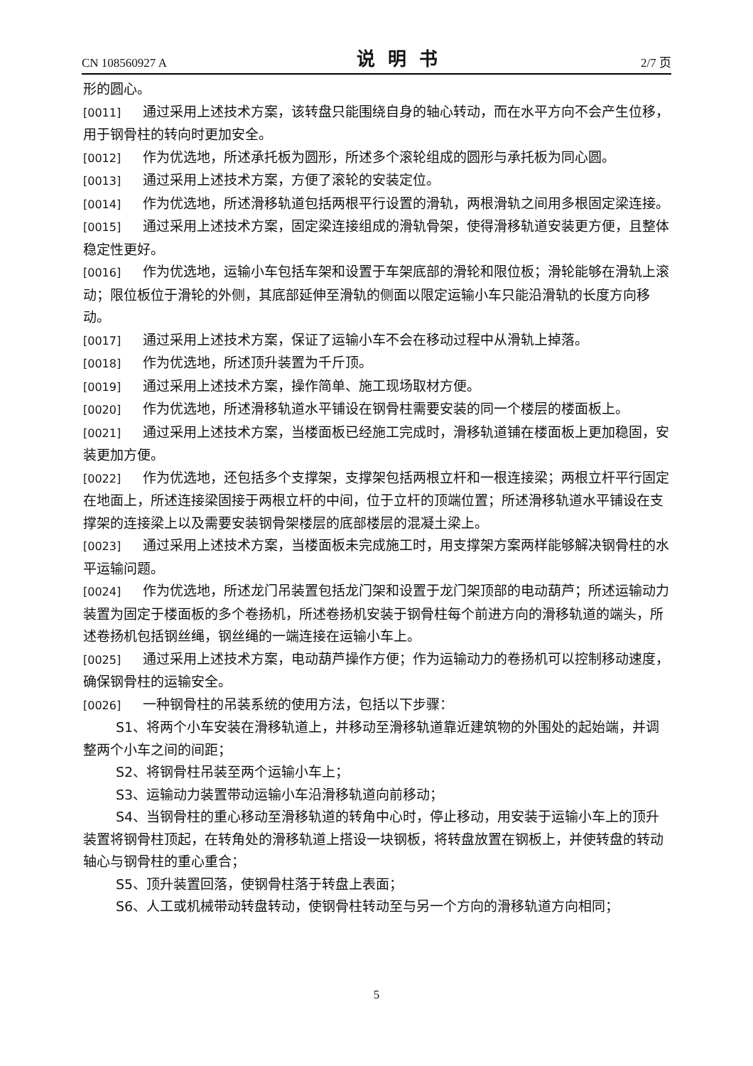CN 108560927 A 说明书 2/7 页
形的圆心。
[0011] 通过采用上述技术方案，该转盘只能围绕自身的轴心转动，而在水平方向不会产生位移，用于钢骨柱的转向时更加安全。
[0012] 作为优选地，所述承托板为圆形，所述多个滚轮组成的圆形与承托板为同心圆。
[0013] 通过采用上述技术方案，方便了滚轮的安装定位。
[0014] 作为优选地，所述滑移轨道包括两根平行设置的滑轨，两根滑轨之间用多根固定梁连接。
[0015] 通过采用上述技术方案，固定梁连接组成的滑轨骨架，使得滑移轨道安装更方便，且整体稳定性更好。
[0016] 作为优选地，运输小车包括车架和设置于车架底部的滑轮和限位板；滑轮能够在滑轨上滚动；限位板位于滑轮的外侧，其底部延伸至滑轨的侧面以限定运输小车只能沿滑轨的长度方向移动。
[0017] 通过采用上述技术方案，保证了运输小车不会在移动过程中从滑轨上掉落。
[0018] 作为优选地，所述顶升装置为千斤顶。
[0019] 通过采用上述技术方案，操作简单、施工现场取材方便。
[0020] 作为优选地，所述滑移轨道水平铺设在钢骨柱需要安装的同一个楼层的楼面板上。
[0021] 通过采用上述技术方案，当楼面板已经施工完成时，滑移轨道铺在楼面板上更加稳固，安装更加方便。
[0022] 作为优选地，还包括多个支撑架，支撑架包括两根立杆和一根连接梁；两根立杆平行固定在地面上，所述连接梁固接于两根立杆的中间，位于立杆的顶端位置；所述滑移轨道水平铺设在支撑架的连接梁上以及需要安装钢骨架楼层的底部楼层的混凝土梁上。
[0023] 通过采用上述技术方案，当楼面板未完成施工时，用支撑架方案两样能够解决钢骨柱的水平运输问题。
[0024] 作为优选地，所述龙门吊装置包括龙门架和设置于龙门架顶部的电动葫芦；所述运输动力装置为固定于楼面板的多个卷扬机，所述卷扬机安装于钢骨柱每个前进方向的滑移轨道的端头，所述卷扬机包括钢丝绳，钢丝绳的一端连接在运输小车上。
[0025] 通过采用上述技术方案，电动葫芦操作方便；作为运输动力的卷扬机可以控制移动速度，确保钢骨柱的运输安全。
[0026] 一种钢骨柱的吊装系统的使用方法，包括以下步骤：
S1、将两个小车安装在滑移轨道上，并移动至滑移轨道靠近建筑物的外围处的起始端，并调整两个小车之间的间距；
S2、将钢骨柱吊装至两个运输小车上；
S3、运输动力装置带动运输小车沿滑移轨道向前移动；
S4、当钢骨柱的重心移动至滑移轨道的转角中心时，停止移动，用安装于运输小车上的顶升装置将钢骨柱顶起，在转角处的滑移轨道上搭设一块钢板，将转盘放置在钢板上，并使转盘的转动轴心与钢骨柱的重心重合；
S5、顶升装置回落，使钢骨柱落于转盘上表面；
S6、人工或机械带动转盘转动，使钢骨柱转动至与另一个方向的滑移轨道方向相同；
5